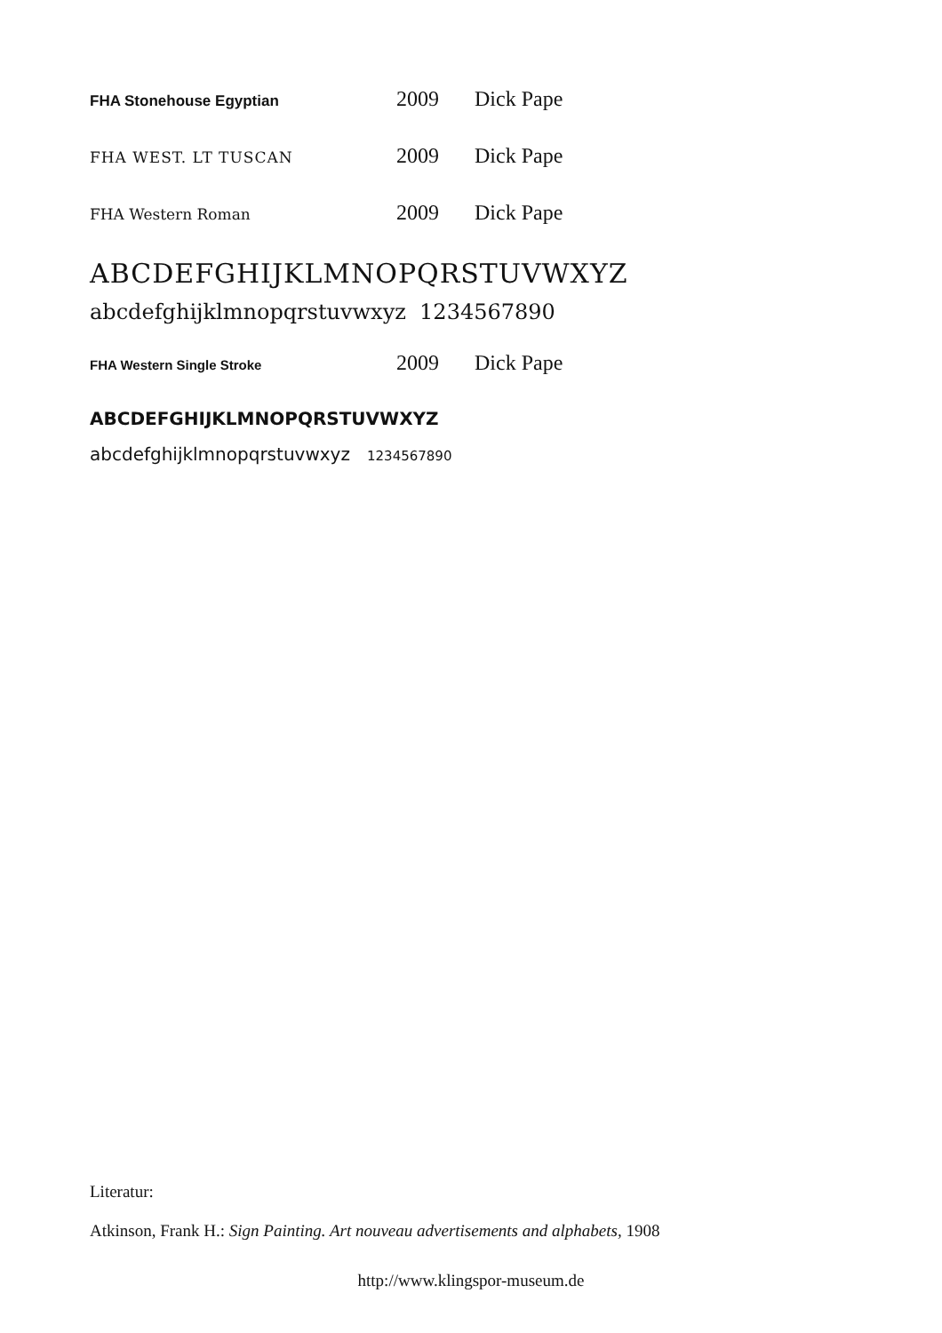FHA Stonehouse Egyptian 2009 Dick Pape
FHA WEST. LT TUSCAN 2009 Dick Pape
FHA Western Roman 2009 Dick Pape
ABCDEFGHIJKLMNOPQRSTUVWXYZ
abcdefghijklmnopqrstuvwxyz 1234567890
FHA Western Single Stroke 2009 Dick Pape
ABCDEFGHIJKLMNOPQRSTUVWXYZ
abcdefghijklmnopqrstuvwxyz 1234567890
Literatur:
Atkinson, Frank H.: Sign Painting. Art nouveau advertisements and alphabets, 1908
http://www.klingspor-museum.de